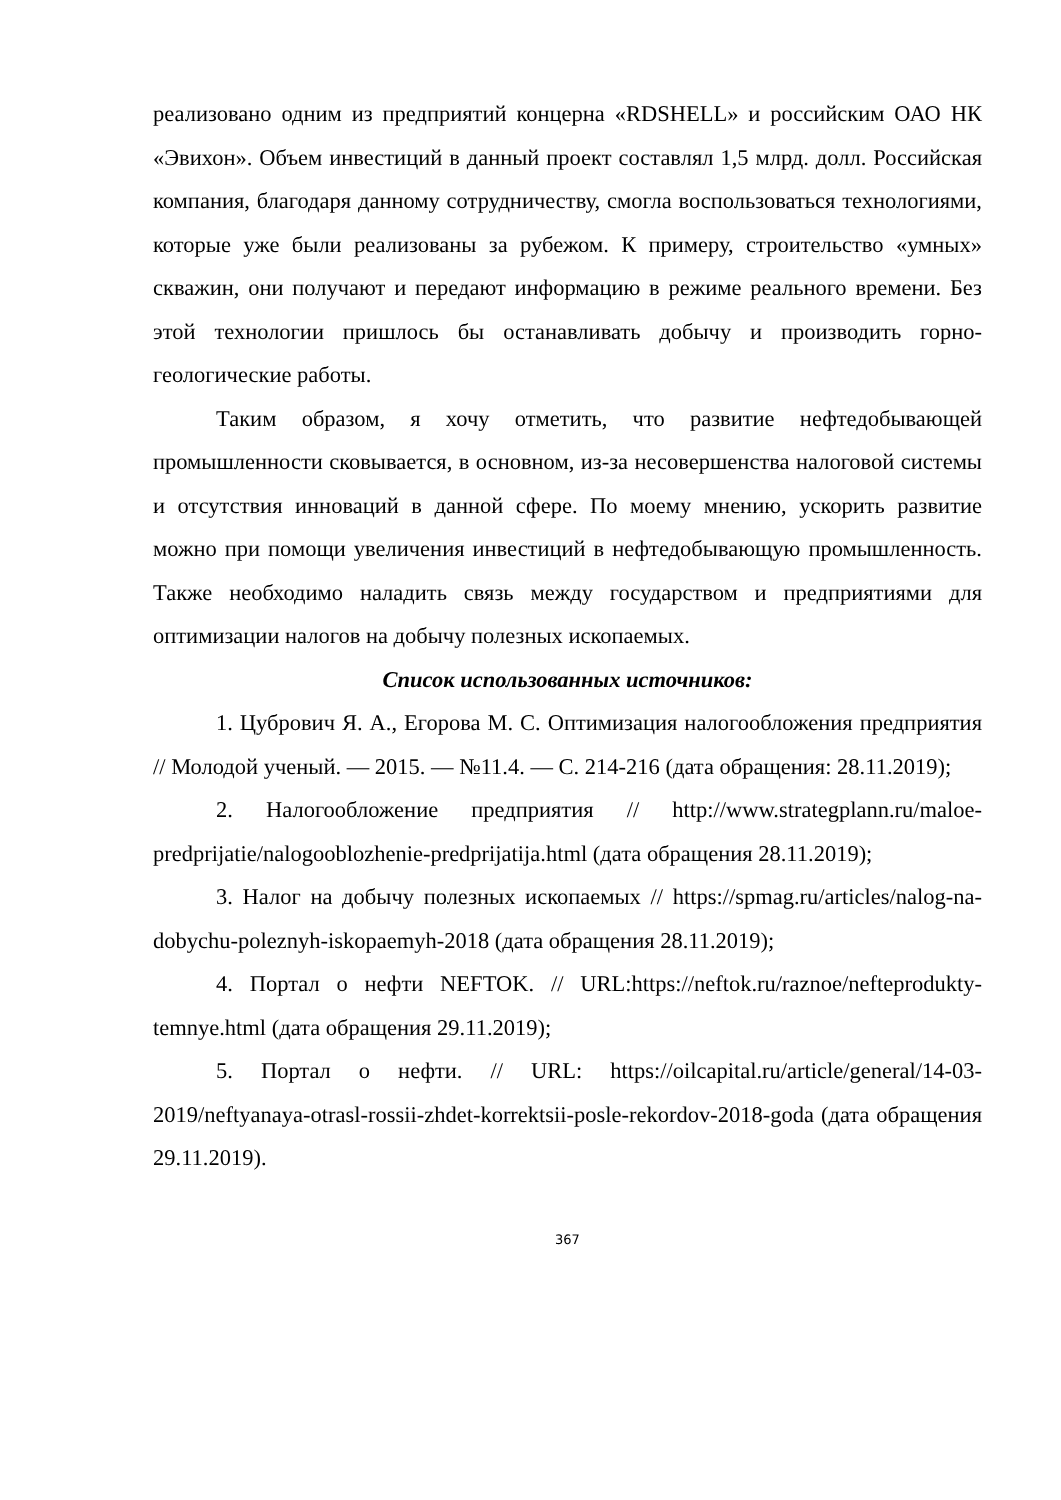реализовано одним из предприятий концерна «RDSHELL» и российским ОАО НК «Эвихон». Объем инвестиций в данный проект составлял 1,5 млрд. долл. Российская компания, благодаря данному сотрудничеству, смогла воспользоваться технологиями, которые уже были реализованы за рубежом. К примеру, строительство «умных» скважин, они получают и передают информацию в режиме реального времени. Без этой технологии пришлось бы останавливать добычу и производить горно-геологические работы.
Таким образом, я хочу отметить, что развитие нефтедобывающей промышленности сковывается, в основном, из-за несовершенства налоговой системы и отсутствия инноваций в данной сфере. По моему мнению, ускорить развитие можно при помощи увеличения инвестиций в нефтедобывающую промышленность. Также необходимо наладить связь между государством и предприятиями для оптимизации налогов на добычу полезных ископаемых.
Список использованных источников:
1. Цубрович Я. А., Егорова М. С. Оптимизация налогообложения предприятия // Молодой ученый. — 2015. — №11.4. — С. 214-216 (дата обращения: 28.11.2019);
2. Налогообложение предприятия // http://www.strategplann.ru/maloe-predprijatie/nalogooblozhenie-predprijatija.html (дата обращения 28.11.2019);
3. Налог на добычу полезных ископаемых // https://spmag.ru/articles/nalog-na-dobychu-poleznyh-iskopaemyh-2018 (дата обращения 28.11.2019);
4. Портал о нефти NEFTOK. // URL:https://neftok.ru/raznoe/nefteprodukty-temnye.html (дата обращения 29.11.2019);
5. Портал о нефти. // URL: https://oilcapital.ru/article/general/14-03-2019/neftyanaya-otrasl-rossii-zhdet-korrektsii-posle-rekordov-2018-goda (дата обращения 29.11.2019).
367